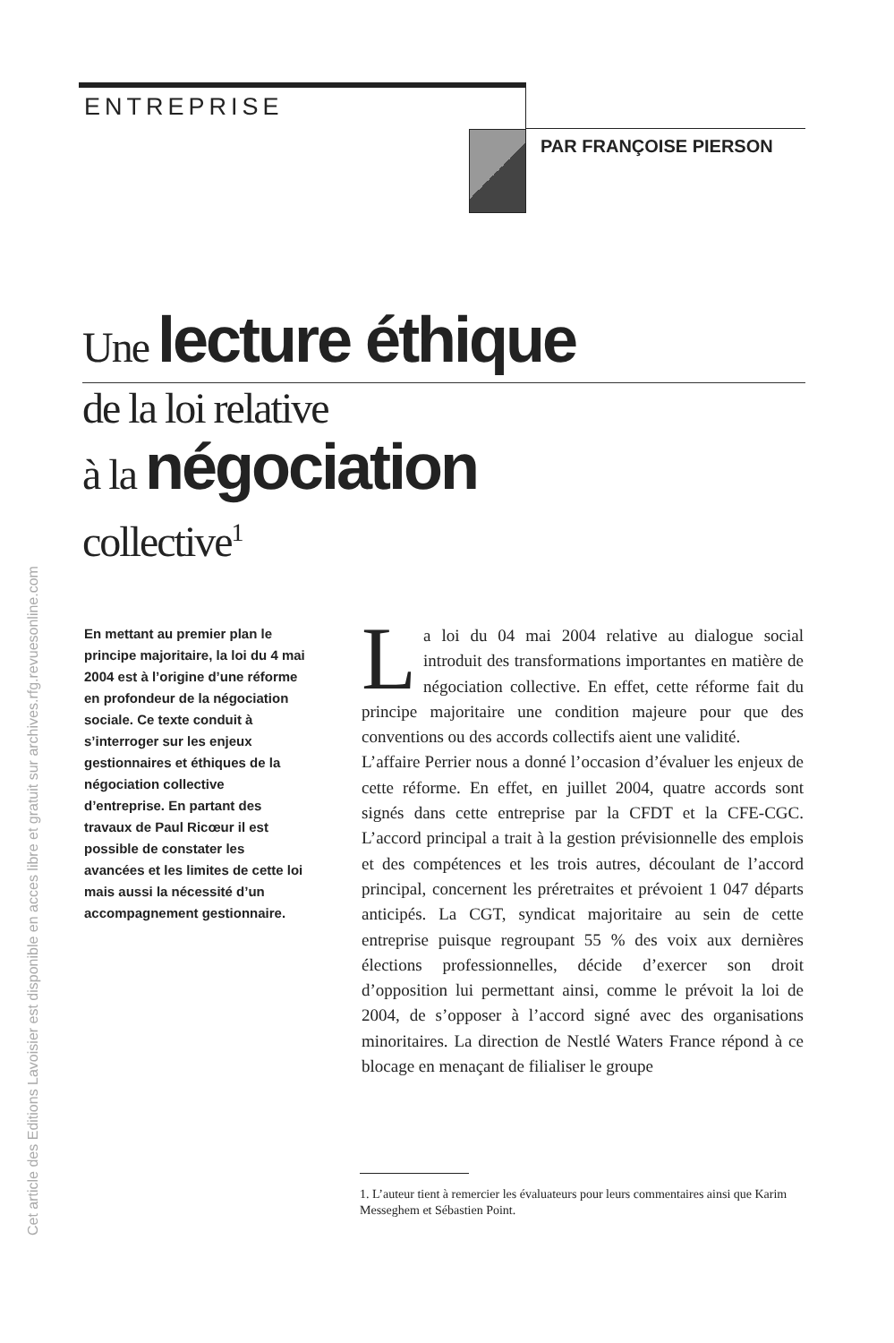Cet article des Editions Lavoisier est disponible en acces libre et gratuit sur archives.rfg.revuesonline.com
ENTREPRISE
PAR FRANÇOISE PIERSON
Une lecture éthique
de la loi relative
à la négociation
collective<sup>1</sup>
En mettant au premier plan le principe majoritaire, la loi du 4 mai 2004 est à l’origine d’une réforme en profondeur de la négociation sociale. Ce texte conduit à s’interroger sur les enjeux gestionnaires et éthiques de la négociation collective d’entreprise. En partant des travaux de Paul Ricœur il est possible de constater les avancées et les limites de cette loi mais aussi la nécessité d’un accompagnement gestionnaire.
La loi du 04 mai 2004 relative au dialogue social introduit des transformations importantes en matière de négociation collective. En effet, cette réforme fait du principe majoritaire une condition majeure pour que des conventions ou des accords collectifs aient une validité.
L’affaire Perrier nous a donné l’occasion d’évaluer les enjeux de cette réforme. En effet, en juillet 2004, quatre accords sont signés dans cette entreprise par la CFDT et la CFE-CGC. L’accord principal a trait à la gestion prévisionnelle des emplois et des compétences et les trois autres, découlant de l’accord principal, concernent les préretraites et prévoient 1 047 départs anticipés. La CGT, syndicat majoritaire au sein de cette entreprise puisque regroupant 55 % des voix aux dernières élections professionnelles, décide d’exercer son droit d’opposition lui permettant ainsi, comme le prévoit la loi de 2004, de s’opposer à l’accord signé avec des organisations minoritaires. La direction de Nestlé Waters France répond à ce blocage en menaçant de filialiser le groupe
1. L’auteur tient à remercier les évaluateurs pour leurs commentaires ainsi que Karim Messeghem et Sébastien Point.